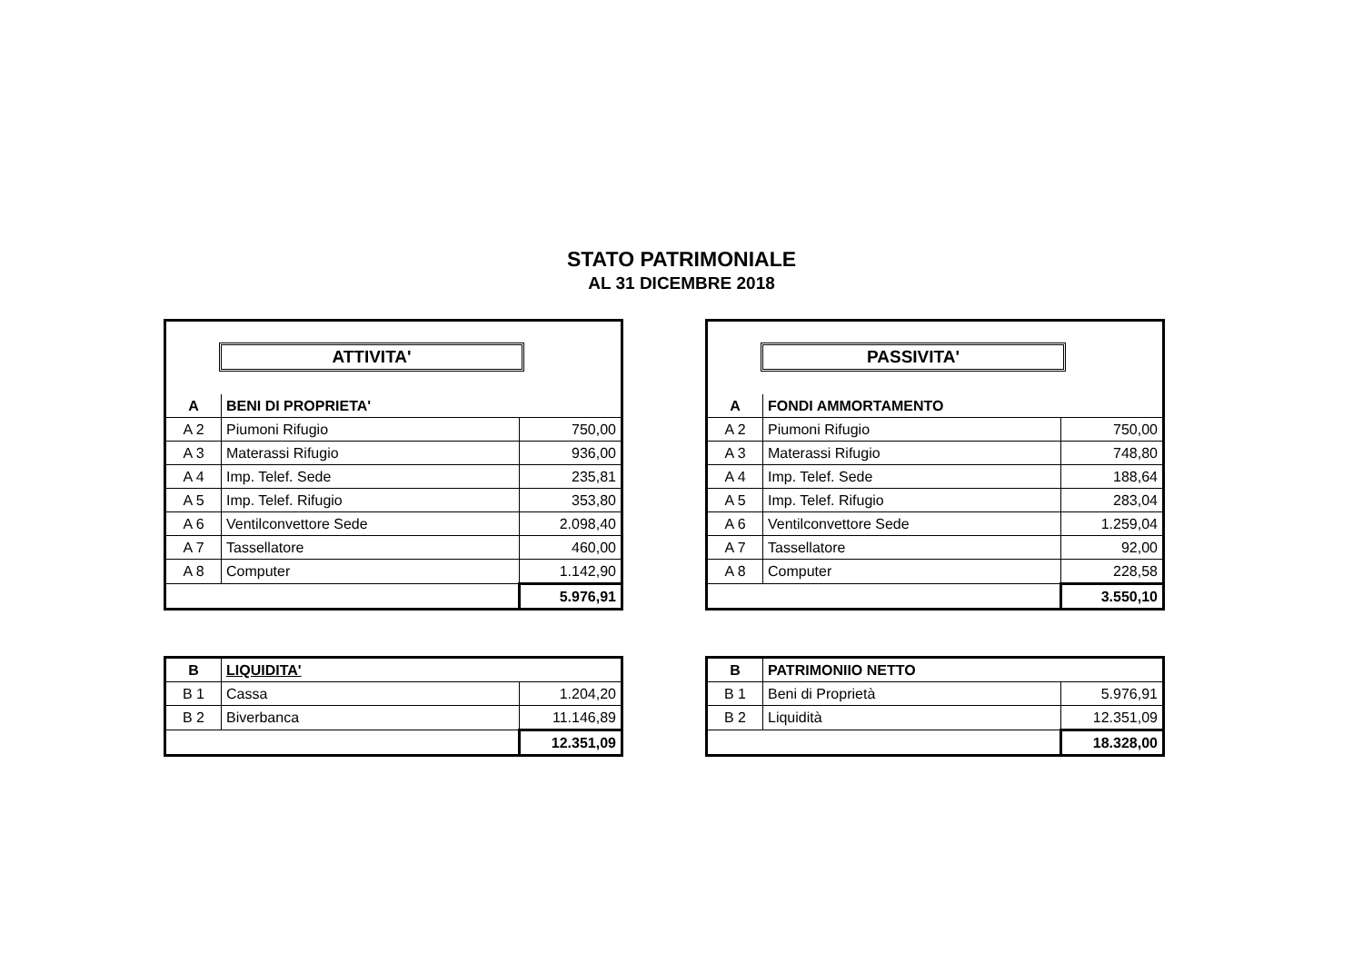STATO PATRIMONIALE
AL 31 DICEMBRE 2018
ATTIVITA'
| A | BENI DI PROPRIETA' | |
| --- | --- | --- |
| A 2 | Piumoni Rifugio | 750,00 |
| A 3 | Materassi Rifugio | 936,00 |
| A 4 | Imp. Telef. Sede | 235,81 |
| A 5 | Imp. Telef. Rifugio | 353,80 |
| A 6 | Ventilconvettore Sede | 2.098,40 |
| A 7 | Tassellatore | 460,00 |
| A 8 | Computer | 1.142,90 |
| | | 5.976,91 |
PASSIVITA'
| A | FONDI AMMORTAMENTO | |
| --- | --- | --- |
| A 2 | Piumoni Rifugio | 750,00 |
| A 3 | Materassi Rifugio | 748,80 |
| A 4 | Imp. Telef. Sede | 188,64 |
| A 5 | Imp. Telef. Rifugio | 283,04 |
| A 6 | Ventilconvettore Sede | 1.259,04 |
| A 7 | Tassellatore | 92,00 |
| A 8 | Computer | 228,58 |
| | | 3.550,10 |
| B | LIQUIDITA' | |
| --- | --- | --- |
| B 1 | Cassa | 1.204,20 |
| B 2 | Biverbanca | 11.146,89 |
| | | 12.351,09 |
| B | PATRIMONIIO NETTO | |
| --- | --- | --- |
| B 1 | Beni di Proprietà | 5.976,91 |
| B 2 | Liquidità | 12.351,09 |
| | | 18.328,00 |